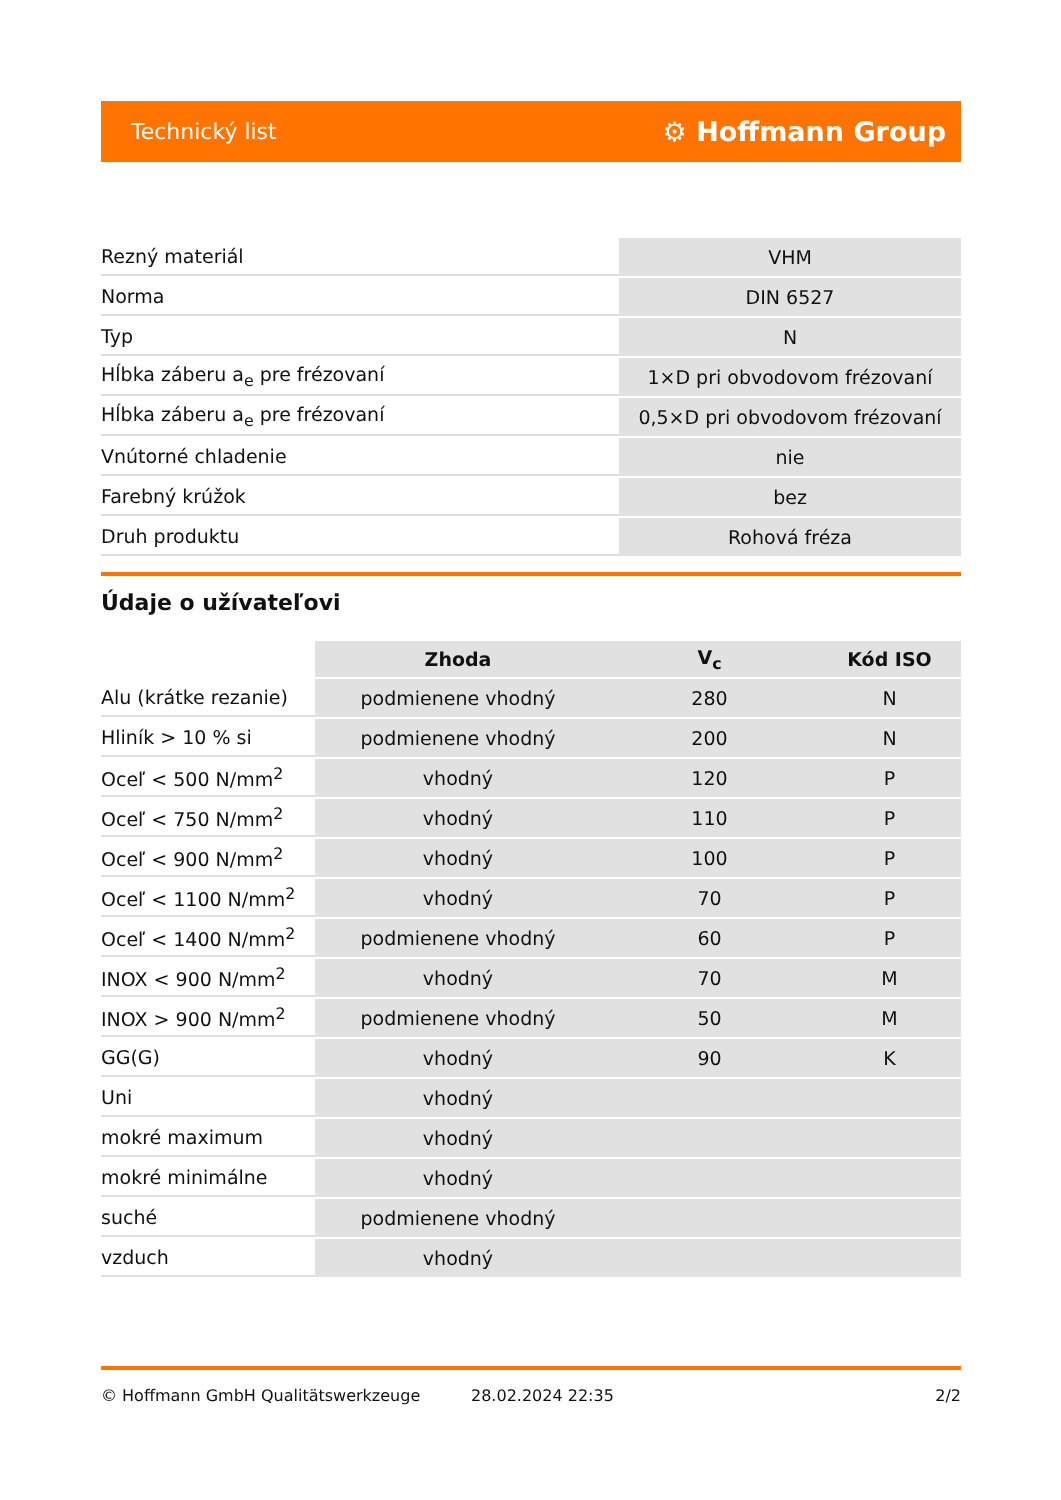Technický list ⚙ Hoffmann Group
| Rezný materiál | VHM |
| Norma | DIN 6527 |
| Typ | N |
| Hĺbka záberu a<sub>e</sub> pre frézovaní | 1×D pri obvodovom frézovaní |
| Hĺbka záberu a<sub>e</sub> pre frézovaní | 0,5×D pri obvodovom frézovaní |
| Vnútorné chladenie | nie |
| Farebný krúžok | bez |
| Druh produktu | Rohová fréza |
Údaje o užívateľovi
| | Zhoda | V<sub>c</sub> | Kód ISO |
| --- | --- | --- | --- |
| Alu (krátke rezanie) | podmienene vhodný | 280 | N |
| Hliník > 10 % si | podmienene vhodný | 200 | N |
| Oceľ < 500 N/mm<sup>2</sup> | vhodný | 120 | P |
| Oceľ < 750 N/mm<sup>2</sup> | vhodný | 110 | P |
| Oceľ < 900 N/mm<sup>2</sup> | vhodný | 100 | P |
| Oceľ < 1100 N/mm<sup>2</sup> | vhodný | 70 | P |
| Oceľ < 1400 N/mm<sup>2</sup> | podmienene vhodný | 60 | P |
| INOX < 900 N/mm<sup>2</sup> | vhodný | 70 | M |
| INOX > 900 N/mm<sup>2</sup> | podmienene vhodný | 50 | M |
| GG(G) | vhodný | 90 | K |
| Uni | vhodný | | |
| mokré maximum | vhodný | | |
| mokré minimálne | vhodný | | |
| suché | podmienene vhodný | | |
| vzduch | vhodný | | |
© Hoffmann GmbH Qualitätswerkzeuge 28.02.2024 22:35 2/2